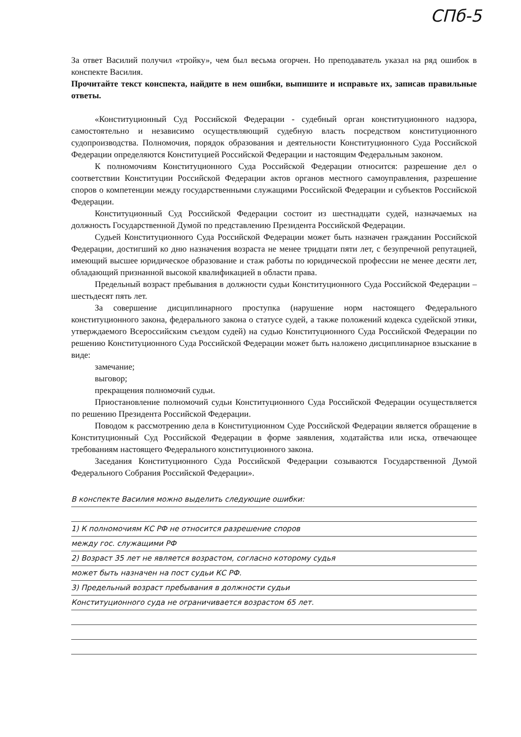СПб-5
За ответ Василий получил «тройку», чем был весьма огорчен. Но преподаватель указал на ряд ошибок в конспекте Василия.
Прочитайте текст конспекта, найдите в нем ошибки, выпишите и исправьте их, записав правильные ответы.
«Конституционный Суд Российской Федерации - судебный орган конституционного надзора, самостоятельно и независимо осуществляющий судебную власть посредством конституционного судопроизводства. Полномочия, порядок образования и деятельности Конституционного Суда Российской Федерации определяются Конституцией Российской Федерации и настоящим Федеральным законом.
К полномочиям Конституционного Суда Российской Федерации относится: разрешение дел о соответствии Конституции Российской Федерации актов органов местного самоуправления, разрешение споров о компетенции между государственными служащими Российской Федерации и субъектов Российской Федерации.
Конституционный Суд Российской Федерации состоит из шестнадцати судей, назначаемых на должность Государственной Думой по представлению Президента Российской Федерации.
Судьей Конституционного Суда Российской Федерации может быть назначен гражданин Российской Федерации, достигший ко дню назначения возраста не менее тридцати пяти лет, с безупречной репутацией, имеющий высшее юридическое образование и стаж работы по юридической профессии не менее десяти лет, обладающий признанной высокой квалификацией в области права.
Предельный возраст пребывания в должности судьи Конституционного Суда Российской Федерации – шестьдесят пять лет.
За совершение дисциплинарного проступка (нарушение норм настоящего Федерального конституционного закона, федерального закона о статусе судей, а также положений кодекса судейской этики, утверждаемого Всероссийским съездом судей) на судью Конституционного Суда Российской Федерации по решению Конституционного Суда Российской Федерации может быть наложено дисциплинарное взыскание в виде:
замечание;
выговор;
прекращения полномочий судьи.
Приостановление полномочий судьи Конституционного Суда Российской Федерации осуществляется по решению Президента Российской Федерации.
Поводом к рассмотрению дела в Конституционном Суде Российской Федерации является обращение в Конституционный Суд Российской Федерации в форме заявления, ходатайства или иска, отвечающее требованиям настоящего Федерального конституционного закона.
Заседания Конституционного Суда Российской Федерации созываются Государственной Думой Федерального Собрания Российской Федерации».
В конспекте Василия можно выделить следующие ошибки:
1) К полномочиям КС РФ не относится разрешение споров
между гос. служащими РФ
2) Возраст 35 лет не является возрастом, согласно которому судья
может быть назначен на пост судьи КС РФ.
3) Предельный возраст пребывания в должности судьи
Конституционного суда не ограничивается возрастом 65 лет.